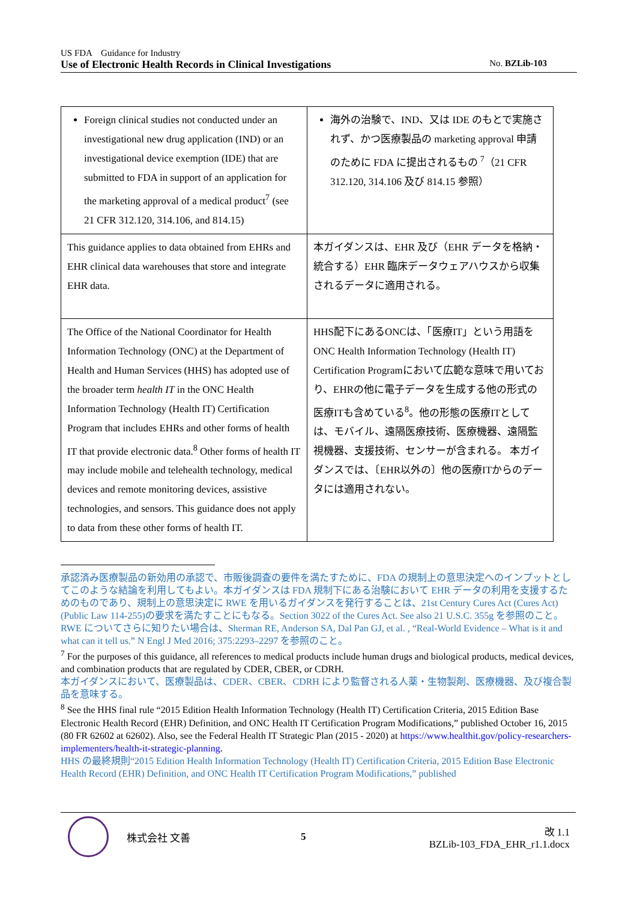US FDA　Guidance for Industry
Use of Electronic Health Records in Clinical Investigations No. BZLib-103
| Foreign clinical studies not conducted under an investigational new drug application (IND) or an investigational device exemption (IDE) that are submitted to FDA in support of an application for the marketing approval of a medical product<sup>7</sup> (see 21 CFR 312.120, 314.106, and 814.15) | 海外の治験で、IND、又は IDE のもとで実施されず、かつ医療製品の marketing approval 申請のために FDA に提出されるもの <sup>7</sup>（21 CFR 312.120, 314.106 及び 814.15 参照） |
| This guidance applies to data obtained from EHRs and EHR clinical data warehouses that store and integrate EHR data. | 本ガイダンスは、EHR 及び（EHR データを格納・統合する）EHR 臨床データウェアハウスから収集されるデータに適用される。 |
| The Office of the National Coordinator for Health Information Technology (ONC) at the Department of Health and Human Services (HHS) has adopted use of the broader term health IT in the ONC Health Information Technology (Health IT) Certification Program that includes EHRs and other forms of health IT that provide electronic data.<sup>8</sup> Other forms of health IT may include mobile and telehealth technology, medical devices and remote monitoring devices, assistive technologies, and sensors. This guidance does not apply to data from these other forms of health IT. | HHS配下にあるONCは、「医療IT」という用語をONC Health Information Technology (Health IT) Certification Programにおいて広範な意味で用いており、EHRの他に電子データを生成する他の形式の医療ITも含めている<sup>8</sup>。他の形態の医療ITとしては、モバイル、遠隔医療技術、医療機器、遠隔監視機器、支援技術、センサーが含まれる。 本ガイダンスでは、〔EHR以外の〕他の医療ITからのデータには適用されない。 |
承認済み医療製品の新効用の承認で、市販後調査の要件を満たすために、FDA の規制上の意思決定へのインプットとしてこのような結論を利用してもよい。本ガイダンスは FDA 規制下にある治験において EHR データの利用を支援するためのものであり、規制上の意思決定に RWE を用いるガイダンスを発行することは、21st Century Cures Act (Cures Act) (Public Law 114-255)の要求を満たすことにもなる。Section 3022 of the Cures Act. See also 21 U.S.C. 355g を参照のこと。RWE についてさらに知りたい場合は、Sherman RE, Anderson SA, Dal Pan GJ, et al. , “Real-World Evidence – What is it and what can it tell us.” N Engl J Med 2016; 375:2293–2297 を参照のこと。
<sup>7</sup> For the purposes of this guidance, all references to medical products include human drugs and biological products, medical devices, and combination products that are regulated by CDER, CBER, or CDRH.
本ガイダンスにおいて、医療製品は、CDER、CBER、CDRH により監督される人薬・生物製剤、医療機器、及び複合製品を意味する。
<sup>8</sup> See the HHS final rule “2015 Edition Health Information Technology (Health IT) Certification Criteria, 2015 Edition Base Electronic Health Record (EHR) Definition, and ONC Health IT Certification Program Modifications,” published October 16, 2015 (80 FR 62602 at 62602). Also, see the Federal Health IT Strategic Plan (2015 - 2020) at https://www.healthit.gov/policy-researchers-implementers/health-it-strategic-planning.
HHS の最終規則“2015 Edition Health Information Technology (Health IT) Certification Criteria, 2015 Edition Base Electronic Health Record (EHR) Definition, and ONC Health IT Certification Program Modifications,” published
株式会社 文善 5 改 1.1
BZLib-103_FDA_EHR_r1.1.docx